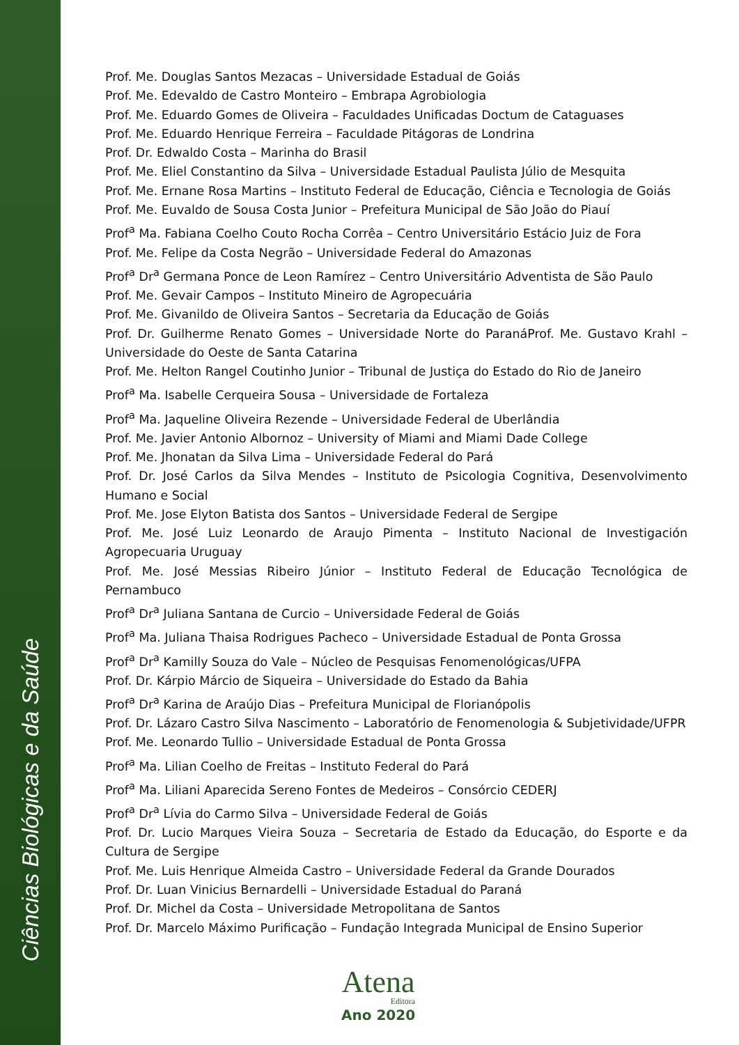Ciências Biológicas e da Saúde
Prof. Me. Douglas Santos Mezacas – Universidade Estadual de Goiás
Prof. Me. Edevaldo de Castro Monteiro – Embrapa Agrobiologia
Prof. Me. Eduardo Gomes de Oliveira – Faculdades Unificadas Doctum de Cataguases
Prof. Me. Eduardo Henrique Ferreira – Faculdade Pitágoras de Londrina
Prof. Dr. Edwaldo Costa – Marinha do Brasil
Prof. Me. Eliel Constantino da Silva – Universidade Estadual Paulista Júlio de Mesquita
Prof. Me. Ernane Rosa Martins – Instituto Federal de Educação, Ciência e Tecnologia de Goiás
Prof. Me. Euvaldo de Sousa Costa Junior – Prefeitura Municipal de São João do Piauí
Prof<sup>a</sup> Ma. Fabiana Coelho Couto Rocha Corrêa – Centro Universitário Estácio Juiz de Fora
Prof. Me. Felipe da Costa Negrão – Universidade Federal do Amazonas
Prof<sup>a</sup> Dr<sup>a</sup> Germana Ponce de Leon Ramírez – Centro Universitário Adventista de São Paulo
Prof. Me. Gevair Campos – Instituto Mineiro de Agropecuária
Prof. Me. Givanildo de Oliveira Santos – Secretaria da Educação de Goiás
Prof. Dr. Guilherme Renato Gomes – Universidade Norte do ParanáProf. Me. Gustavo Krahl – Universidade do Oeste de Santa Catarina
Prof. Me. Helton Rangel Coutinho Junior – Tribunal de Justiça do Estado do Rio de Janeiro
Prof<sup>a</sup> Ma. Isabelle Cerqueira Sousa – Universidade de Fortaleza
Prof<sup>a</sup> Ma. Jaqueline Oliveira Rezende – Universidade Federal de Uberlândia
Prof. Me. Javier Antonio Albornoz – University of Miami and Miami Dade College
Prof. Me. Jhonatan da Silva Lima – Universidade Federal do Pará
Prof. Dr. José Carlos da Silva Mendes – Instituto de Psicologia Cognitiva, Desenvolvimento Humano e Social
Prof. Me. Jose Elyton Batista dos Santos – Universidade Federal de Sergipe
Prof. Me. José Luiz Leonardo de Araujo Pimenta – Instituto Nacional de Investigación Agropecuaria Uruguay
Prof. Me. José Messias Ribeiro Júnior – Instituto Federal de Educação Tecnológica de Pernambuco
Prof<sup>a</sup> Dr<sup>a</sup> Juliana Santana de Curcio – Universidade Federal de Goiás
Prof<sup>a</sup> Ma. Juliana Thaisa Rodrigues Pacheco – Universidade Estadual de Ponta Grossa
Prof<sup>a</sup> Dr<sup>a</sup> Kamilly Souza do Vale – Núcleo de Pesquisas Fenomenológicas/UFPA
Prof. Dr. Kárpio Márcio de Siqueira – Universidade do Estado da Bahia
Prof<sup>a</sup> Dr<sup>a</sup> Karina de Araújo Dias – Prefeitura Municipal de Florianópolis
Prof. Dr. Lázaro Castro Silva Nascimento – Laboratório de Fenomenologia & Subjetividade/UFPR
Prof. Me. Leonardo Tullio – Universidade Estadual de Ponta Grossa
Prof<sup>a</sup> Ma. Lilian Coelho de Freitas – Instituto Federal do Pará
Prof<sup>a</sup> Ma. Liliani Aparecida Sereno Fontes de Medeiros – Consórcio CEDERJ
Prof<sup>a</sup> Dr<sup>a</sup> Lívia do Carmo Silva – Universidade Federal de Goiás
Prof. Dr. Lucio Marques Vieira Souza – Secretaria de Estado da Educação, do Esporte e da Cultura de Sergipe
Prof. Me. Luis Henrique Almeida Castro – Universidade Federal da Grande Dourados
Prof. Dr. Luan Vinicius Bernardelli – Universidade Estadual do Paraná
Prof. Dr. Michel da Costa – Universidade Metropolitana de Santos
Prof. Dr. Marcelo Máximo Purificação – Fundação Integrada Municipal de Ensino Superior
Atena
Editora
Ano 2020